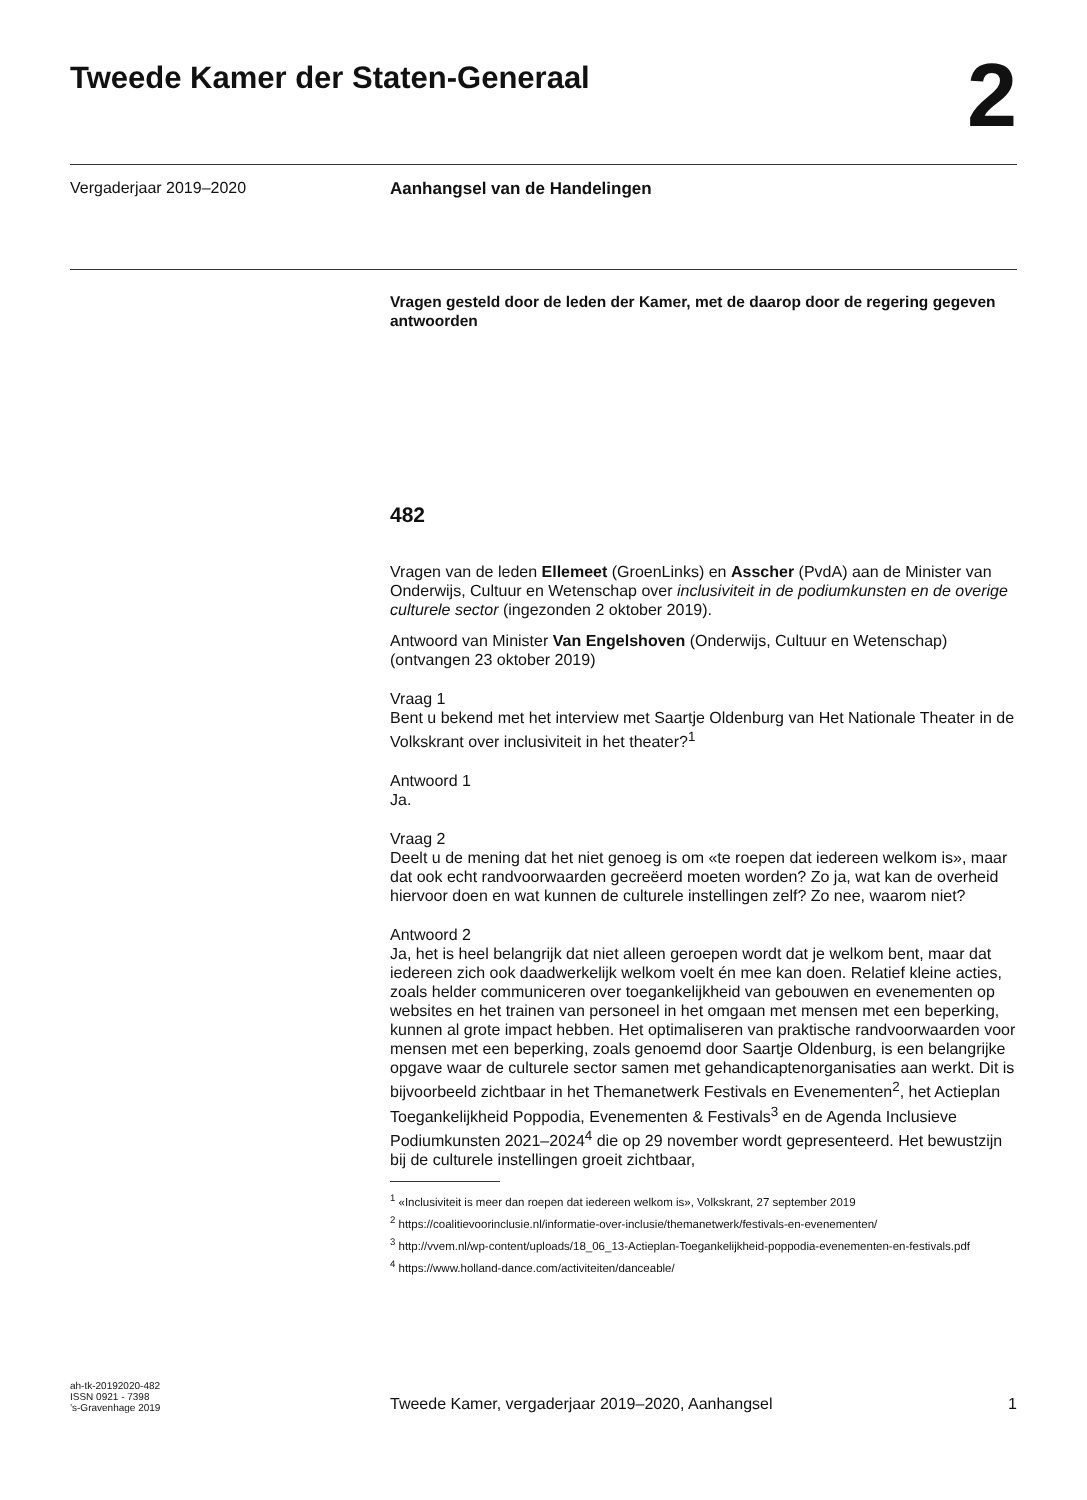Tweede Kamer der Staten-Generaal
2
Vergaderjaar 2019–2020
Aanhangsel van de Handelingen
Vragen gesteld door de leden der Kamer, met de daarop door de regering gegeven antwoorden
482
Vragen van de leden Ellemeet (GroenLinks) en Asscher (PvdA) aan de Minister van Onderwijs, Cultuur en Wetenschap over inclusiviteit in de podiumkunsten en de overige culturele sector (ingezonden 2 oktober 2019).
Antwoord van Minister Van Engelshoven (Onderwijs, Cultuur en Wetenschap) (ontvangen 23 oktober 2019)
Vraag 1
Bent u bekend met het interview met Saartje Oldenburg van Het Nationale Theater in de Volkskrant over inclusiviteit in het theater?<sup>1</sup>
Antwoord 1
Ja.
Vraag 2
Deelt u de mening dat het niet genoeg is om «te roepen dat iedereen welkom is», maar dat ook echt randvoorwaarden gecreëerd moeten worden? Zo ja, wat kan de overheid hiervoor doen en wat kunnen de culturele instellingen zelf? Zo nee, waarom niet?
Antwoord 2
Ja, het is heel belangrijk dat niet alleen geroepen wordt dat je welkom bent, maar dat iedereen zich ook daadwerkelijk welkom voelt én mee kan doen. Relatief kleine acties, zoals helder communiceren over toegankelijkheid van gebouwen en evenementen op websites en het trainen van personeel in het omgaan met mensen met een beperking, kunnen al grote impact hebben. Het optimaliseren van praktische randvoorwaarden voor mensen met een beperking, zoals genoemd door Saartje Oldenburg, is een belangrijke opgave waar de culturele sector samen met gehandicaptenorganisaties aan werkt. Dit is bijvoorbeeld zichtbaar in het Themanetwerk Festivals en Evenementen<sup>2</sup>, het Actieplan Toegankelijkheid Poppodia, Evenementen & Festivals<sup>3</sup> en de Agenda Inclusieve Podiumkunsten 2021–2024<sup>4</sup> die op 29 november wordt gepresenteerd. Het bewustzijn bij de culturele instellingen groeit zichtbaar,
<sup>1</sup> «Inclusiviteit is meer dan roepen dat iedereen welkom is», Volkskrant, 27 september 2019
<sup>2</sup> https://coalitievoorinclusie.nl/informatie-over-inclusie/themanetwerk/festivals-en-evenementen/
<sup>3</sup> http://vvem.nl/wp-content/uploads/18_06_13-Actieplan-Toegankelijkheid-poppodia-evenementen-en-festivals.pdf
<sup>4</sup> https://www.holland-dance.com/activiteiten/danceable/
ah-tk-20192020-482
ISSN 0921 - 7398
’s-Gravenhage 2019
Tweede Kamer, vergaderjaar 2019–2020, Aanhangsel 1